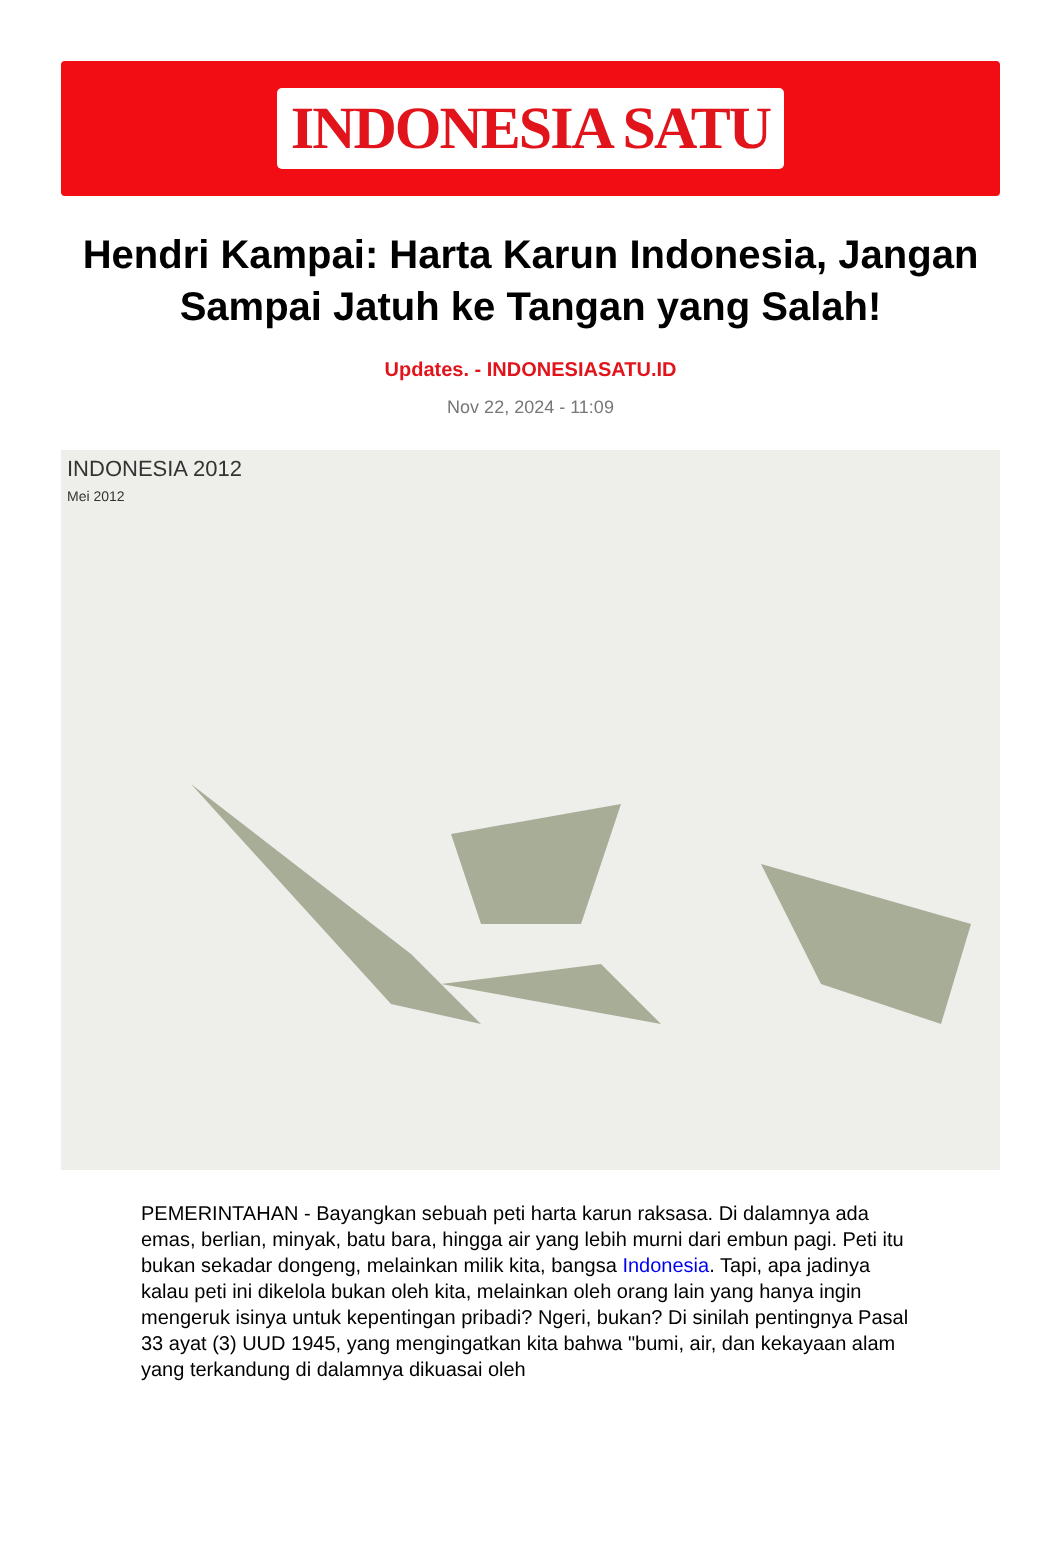INDONESIA SATU
Hendri Kampai: Harta Karun Indonesia, Jangan Sampai Jatuh ke Tangan yang Salah!
Updates. - INDONESIASATU.ID
Nov 22, 2024 - 11:09
INDONESIA 2012
Mei 2012
PEMERINTAHAN - Bayangkan sebuah peti harta karun raksasa. Di dalamnya ada emas, berlian, minyak, batu bara, hingga air yang lebih murni dari embun pagi. Peti itu bukan sekadar dongeng, melainkan milik kita, bangsa Indonesia. Tapi, apa jadinya kalau peti ini dikelola bukan oleh kita, melainkan oleh orang lain yang hanya ingin mengeruk isinya untuk kepentingan pribadi? Ngeri, bukan? Di sinilah pentingnya Pasal 33 ayat (3) UUD 1945, yang mengingatkan kita bahwa "bumi, air, dan kekayaan alam yang terkandung di dalamnya dikuasai oleh